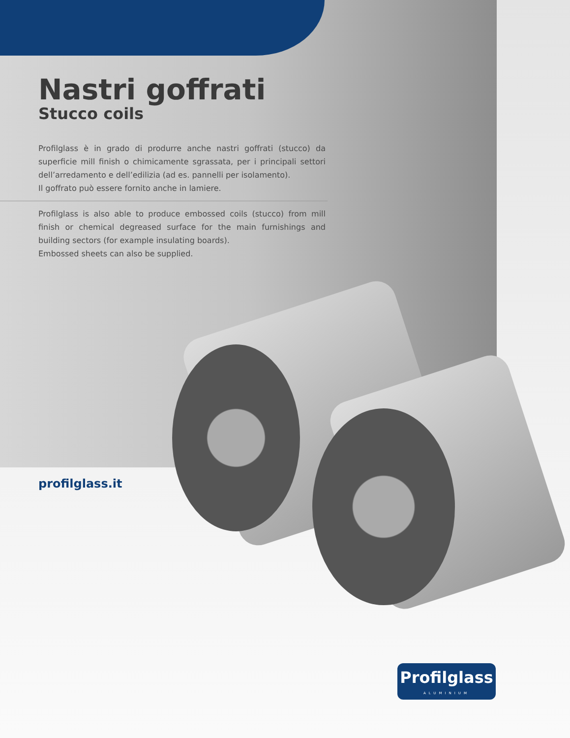Nastri goffrati
Stucco coils
Profilglass è in grado di produrre anche nastri goffrati (stucco) da superficie mill finish o chimicamente sgrassata, per i principali settori dell’arredamento e dell’edilizia (ad es. pannelli per isolamento).
Il goffrato può essere fornito anche in lamiere.
Profilglass is also able to produce embossed coils (stucco) from mill finish or chemical degreased surface for the main furnishings and building sectors (for example insulating boards).
Embossed sheets can also be supplied.
profilglass.it
Profilglass
ALUMINIUM